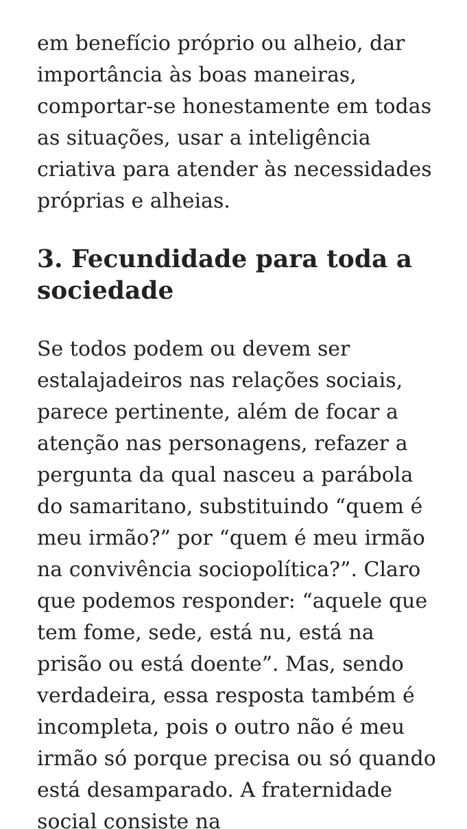em benefício próprio ou alheio, dar importância às boas maneiras, comportar-se honestamente em todas as situações, usar a inteligência criativa para atender às necessidades próprias e alheias.
3. Fecundidade para toda a sociedade
Se todos podem ou devem ser estalajadeiros nas relações sociais, parece pertinente, além de focar a atenção nas personagens, refazer a pergunta da qual nasceu a parábola do samaritano, substituindo “quem é meu irmão?” por “quem é meu irmão na convivência sociopolítica?”. Claro que podemos responder: “aquele que tem fome, sede, está nu, está na prisão ou está doente”. Mas, sendo verdadeira, essa resposta também é incompleta, pois o outro não é meu irmão só porque precisa ou só quando está desamparado. A fraternidade social consiste na